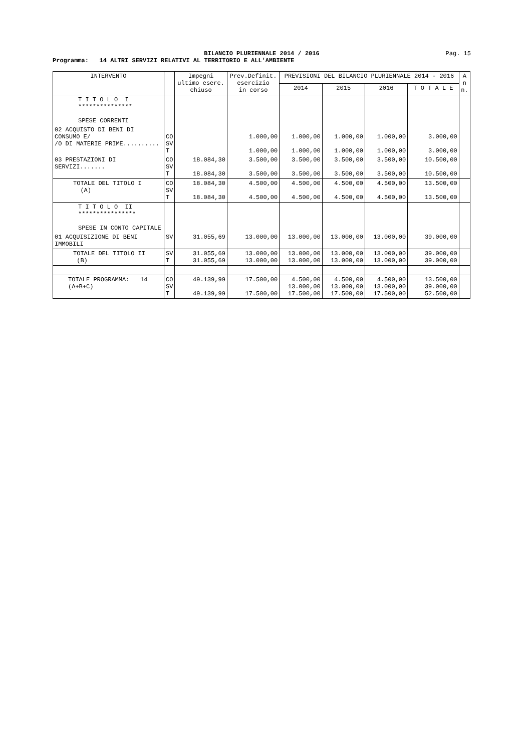BILANCIO PLURIENNALE 2014 / 2016
Pag. 15
Programma: 14 ALTRI SERVIZI RELATIVI AL TERRITORIO E ALL'AMBIENTE
| INTERVENTO | | Impegni ultimo eserc. chiuso | Prev.Definit. esercizio in corso | PREVISIONI DEL BILANCIO PLURIENNALE 2014 - 2016 | | | | A n n. |
| --- | --- | --- | --- | --- | --- | --- | --- | --- |
| | | | | 2014 | 2015 | 2016 | T O T A L E | |
| T I T O L O I *************** SPESE CORRENTI | | | | | | | | |
| 02 ACQUISTO DI BENI DI CONSUMO E/ /O DI MATERIE PRIME.......... | CO SV T | | 1.000,00 1.000,00 | 1.000,00 1.000,00 | 1.000,00 1.000,00 | 1.000,00 1.000,00 | 3.000,00 3.000,00 | |
| 03 PRESTAZIONI DI SERVIZI....... | CO SV T | 18.084,30 18.084,30 | 3.500,00 3.500,00 | 3.500,00 3.500,00 | 3.500,00 3.500,00 | 3.500,00 3.500,00 | 10.500,00 10.500,00 | |
| TOTALE DEL TITOLO I (A) | CO SV T | 18.084,30 18.084,30 | 4.500,00 4.500,00 | 4.500,00 4.500,00 | 4.500,00 4.500,00 | 4.500,00 4.500,00 | 13.500,00 13.500,00 | |
| T I T O L O II **************** SPESE IN CONTO CAPITALE | | | | | | | | |
| 01 ACQUISIZIONE DI BENI IMMOBILI | SV | 31.055,69 | 13.000,00 | 13.000,00 | 13.000,00 | 13.000,00 | 39.000,00 | |
| TOTALE DEL TITOLO II (B) | SV T | 31.055,69 31.055,69 | 13.000,00 13.000,00 | 13.000,00 13.000,00 | 13.000,00 13.000,00 | 13.000,00 13.000,00 | 39.000,00 39.000,00 | |
| TOTALE PROGRAMMA: 14 (A+B+C) | CO SV T | 49.139,99 49.139,99 | 17.500,00 17.500,00 | 4.500,00 13.000,00 17.500,00 | 4.500,00 13.000,00 17.500,00 | 4.500,00 13.000,00 17.500,00 | 13.500,00 39.000,00 52.500,00 | |